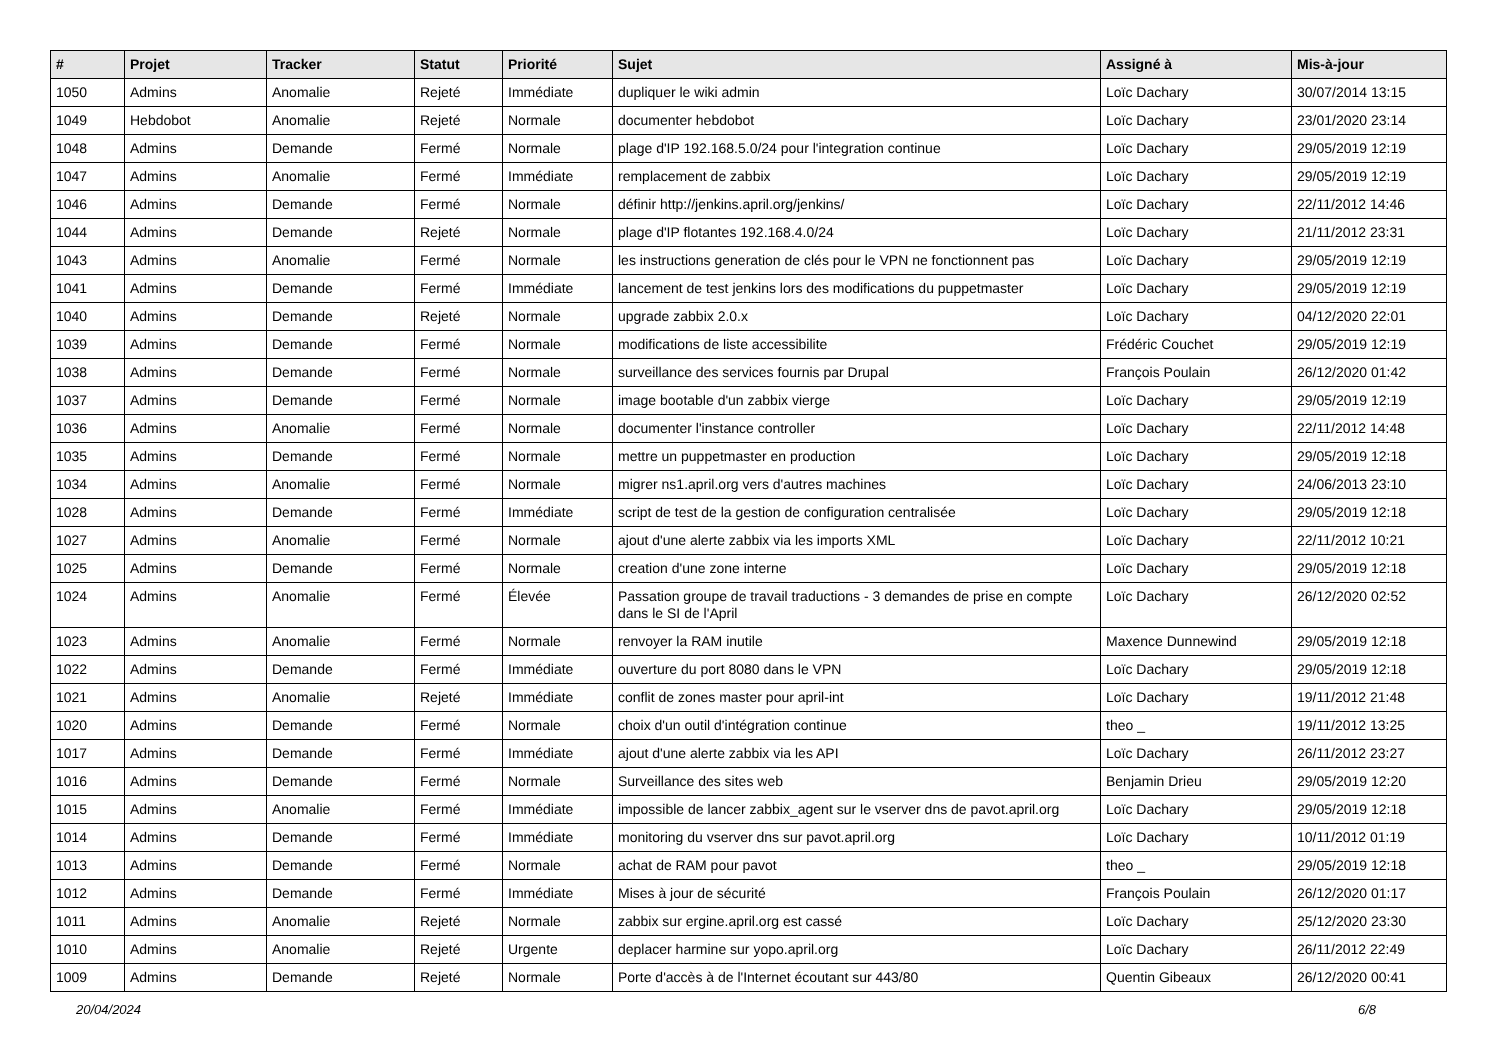| # | Projet | Tracker | Statut | Priorité | Sujet | Assigné à | Mis-à-jour |
| --- | --- | --- | --- | --- | --- | --- | --- |
| 1050 | Admins | Anomalie | Rejeté | Immédiate | dupliquer le wiki admin | Loïc Dachary | 30/07/2014 13:15 |
| 1049 | Hebdobot | Anomalie | Rejeté | Normale | documenter hebdobot | Loïc Dachary | 23/01/2020 23:14 |
| 1048 | Admins | Demande | Fermé | Normale | plage d'IP 192.168.5.0/24 pour l'integration continue | Loïc Dachary | 29/05/2019 12:19 |
| 1047 | Admins | Anomalie | Fermé | Immédiate | remplacement de zabbix | Loïc Dachary | 29/05/2019 12:19 |
| 1046 | Admins | Demande | Fermé | Normale | définir http://jenkins.april.org/jenkins/ | Loïc Dachary | 22/11/2012 14:46 |
| 1044 | Admins | Demande | Rejeté | Normale | plage d'IP flotantes 192.168.4.0/24 | Loïc Dachary | 21/11/2012 23:31 |
| 1043 | Admins | Anomalie | Fermé | Normale | les instructions generation de clés pour le VPN ne fonctionnent pas | Loïc Dachary | 29/05/2019 12:19 |
| 1041 | Admins | Demande | Fermé | Immédiate | lancement de test jenkins lors des modifications du puppetmaster | Loïc Dachary | 29/05/2019 12:19 |
| 1040 | Admins | Demande | Rejeté | Normale | upgrade zabbix 2.0.x | Loïc Dachary | 04/12/2020 22:01 |
| 1039 | Admins | Demande | Fermé | Normale | modifications de liste accessibilite | Frédéric Couchet | 29/05/2019 12:19 |
| 1038 | Admins | Demande | Fermé | Normale | surveillance des services fournis par Drupal | François Poulain | 26/12/2020 01:42 |
| 1037 | Admins | Demande | Fermé | Normale | image bootable d'un zabbix vierge | Loïc Dachary | 29/05/2019 12:19 |
| 1036 | Admins | Anomalie | Fermé | Normale | documenter l'instance controller | Loïc Dachary | 22/11/2012 14:48 |
| 1035 | Admins | Demande | Fermé | Normale | mettre un puppetmaster en production | Loïc Dachary | 29/05/2019 12:18 |
| 1034 | Admins | Anomalie | Fermé | Normale | migrer ns1.april.org vers d'autres machines | Loïc Dachary | 24/06/2013 23:10 |
| 1028 | Admins | Demande | Fermé | Immédiate | script de test de la gestion de configuration centralisée | Loïc Dachary | 29/05/2019 12:18 |
| 1027 | Admins | Anomalie | Fermé | Normale | ajout d'une alerte zabbix via les imports XML | Loïc Dachary | 22/11/2012 10:21 |
| 1025 | Admins | Demande | Fermé | Normale | creation d'une zone interne | Loïc Dachary | 29/05/2019 12:18 |
| 1024 | Admins | Anomalie | Fermé | Élevée | Passation groupe de travail traductions - 3 demandes de prise en compte dans le SI de l'April | Loïc Dachary | 26/12/2020 02:52 |
| 1023 | Admins | Anomalie | Fermé | Normale | renvoyer la RAM inutile | Maxence Dunnewind | 29/05/2019 12:18 |
| 1022 | Admins | Demande | Fermé | Immédiate | ouverture du port 8080 dans le VPN | Loïc Dachary | 29/05/2019 12:18 |
| 1021 | Admins | Anomalie | Rejeté | Immédiate | conflit de zones master pour april-int | Loïc Dachary | 19/11/2012 21:48 |
| 1020 | Admins | Demande | Fermé | Normale | choix d'un outil d'intégration continue | theo _ | 19/11/2012 13:25 |
| 1017 | Admins | Demande | Fermé | Immédiate | ajout d'une alerte zabbix via les API | Loïc Dachary | 26/11/2012 23:27 |
| 1016 | Admins | Demande | Fermé | Normale | Surveillance des sites web | Benjamin Drieu | 29/05/2019 12:20 |
| 1015 | Admins | Anomalie | Fermé | Immédiate | impossible de lancer zabbix_agent sur le vserver dns de pavot.april.org | Loïc Dachary | 29/05/2019 12:18 |
| 1014 | Admins | Demande | Fermé | Immédiate | monitoring du vserver dns sur pavot.april.org | Loïc Dachary | 10/11/2012 01:19 |
| 1013 | Admins | Demande | Fermé | Normale | achat de RAM pour pavot | theo _ | 29/05/2019 12:18 |
| 1012 | Admins | Demande | Fermé | Immédiate | Mises à jour de sécurité | François Poulain | 26/12/2020 01:17 |
| 1011 | Admins | Anomalie | Rejeté | Normale | zabbix sur ergine.april.org est cassé | Loïc Dachary | 25/12/2020 23:30 |
| 1010 | Admins | Anomalie | Rejeté | Urgente | deplacer harmine sur yopo.april.org | Loïc Dachary | 26/11/2012 22:49 |
| 1009 | Admins | Demande | Rejeté | Normale | Porte d'accès à de l'Internet écoutant sur 443/80 | Quentin Gibeaux | 26/12/2020 00:41 |
20/04/2024 6/8